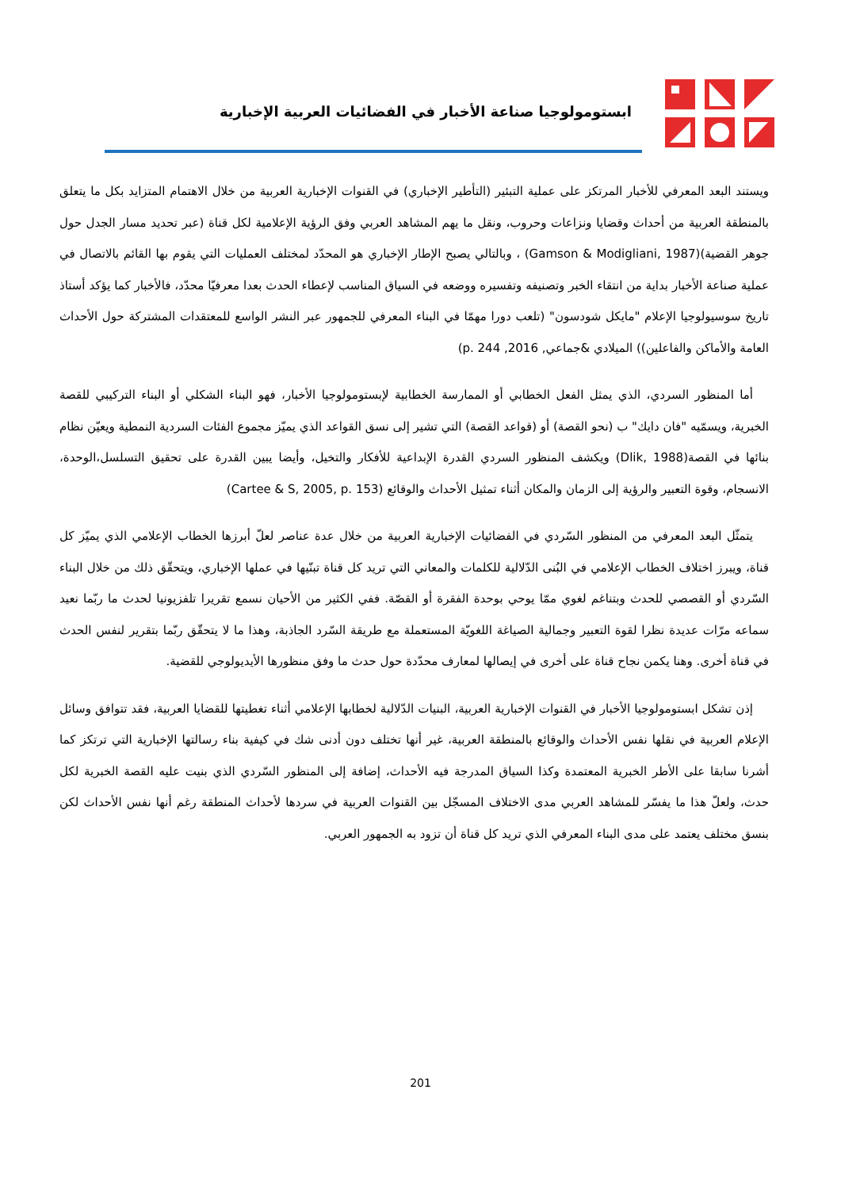ابستومولوجيا صناعة الأخبار في الفضائيات العربية الإخبارية
ويستند البعد المعرفي للأخبار المرتكز على عملية التبئير (التأطير الإخباري) في القنوات الإخبارية العربية من خلال الاهتمام المتزايد بكل ما يتعلق بالمنطقة العربية من أحداث وقضايا ونزاعات وحروب، ونقل ما يهم المشاهد العربي وفق الرؤية الإعلامية لكل قناة (عبر تحديد مسار الجدل حول جوهر القضية)(Gamson & Modigliani, 1987) ، وبالتالي يصبح الإطار الإخباري هو المحدّد لمختلف العمليات التي يقوم بها القائم بالاتصال في عملية صناعة الأخبار بداية من انتقاء الخبر وتصنيفه وتفسيره ووضعه في السياق المناسب لإعطاء الحدث بعدا معرفيّا محدّد، فالأخبار كما يؤكد أستاذ تاريخ سوسيولوجيا الإعلام "مايكل شودسون" (تلعب دورا مهمّا في البناء المعرفي للجمهور عبر النشر الواسع للمعتقدات المشتركة حول الأحداث العامة والأماكن والفاعلين)) الميلادي &جماعي, 2016, p. 244)
أما المنظور السردي، الذي يمثل الفعل الخطابي أو الممارسة الخطابية لإبستومولوجيا الأخبار، فهو البناء الشكلي أو البناء التركيبي للقصة الخبرية، ويسمّيه "فان دايك" ب (نحو القصة) أو (قواعد القصة) التي تشير إلى نسق القواعد الذي يميّز مجموع الفئات السردية النمطية ويعيّن نظام بنائها في القصة(Dlik, 1988) ويكشف المنظور السردي القدرة الإبداعية للأفكار والتخيل، وأيضا يبين القدرة على تحقيق التسلسل،الوحدة، الانسجام، وقوة التعبير والرؤية إلى الزمان والمكان أثناء تمثيل الأحداث والوقائع (Cartee & S, 2005, p. 153)
يتمثّل البعد المعرفي من المنظور السّردي في الفضائيات الإخبارية العربية من خلال عدة عناصر لعلّ أبرزها الخطاب الإعلامي الذي يميّز كل قناة، ويبرز اختلاف الخطاب الإعلامي في البُنى الدّلالية للكلمات والمعاني التي تريد كل قناة تبنّيها في عملها الإخباري، ويتحقّق ذلك من خلال البناء السّردي أو القصصي للحدث وبتناغم لغوي ممّا يوحي بوحدة الفقرة أو القصّة. ففي الكثير من الأحيان نسمع تقريرا تلفزيونيا لحدث ما ربّما نعيد سماعه مرّات عديدة نظرا لقوة التعبير وجمالية الصياغة اللغويّة المستعملة مع طريقة السّرد الجاذبة، وهذا ما لا يتحقّق ربّما بتقرير لنفس الحدث في قناة أخرى. وهنا يكمن نجاح قناة على أخرى في إيصالها لمعارف محدّدة حول حدث ما وفق منظورها الأيديولوجي للقضية.
إذن تشكل ابستومولوجيا الأخبار في القنوات الإخبارية العربية، البنيات الدّلالية لخطابها الإعلامي أثناء تغطيتها للقضايا العربية، فقد تتوافق وسائل الإعلام العربية في نقلها نفس الأحداث والوقائع بالمنطقة العربية، غير أنها تختلف دون أدنى شك في كيفية بناء رسالتها الإخبارية التي ترتكز كما أشرنا سابقا على الأطر الخبرية المعتمدة وكذا السياق المدرجة فيه الأحداث، إضافة إلى المنظور السّردي الذي بنيت عليه القصة الخبرية لكل حدث، ولعلّ هذا ما يفسّر للمشاهد العربي مدى الاختلاف المسجّل بين القنوات العربية في سردها لأحداث المنطقة رغم أنها نفس الأحداث لكن بنسق مختلف يعتمد على مدى البناء المعرفي الذي تريد كل قناة أن تزود به الجمهور العربي.
201